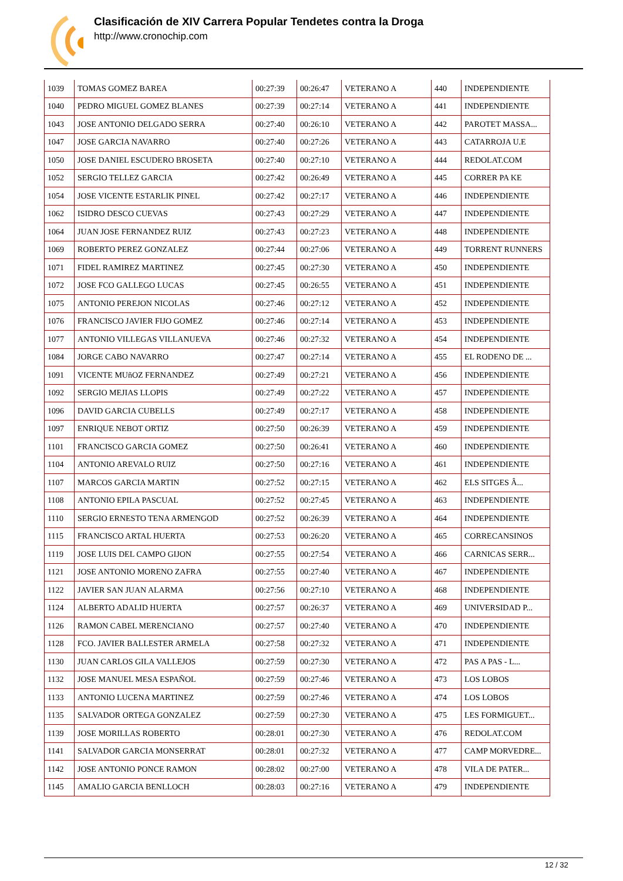Clasificación de XIV Carrera Popular Tendetes contra la Droga
http://www.cronochip.com
| 1039 | TOMAS GOMEZ BAREA | 00:27:39 | 00:26:47 | VETERANO A | 440 | INDEPENDIENTE |
| 1040 | PEDRO MIGUEL GOMEZ BLANES | 00:27:39 | 00:27:14 | VETERANO A | 441 | INDEPENDIENTE |
| 1043 | JOSE ANTONIO DELGADO SERRA | 00:27:40 | 00:26:10 | VETERANO A | 442 | PAROTET MASSA... |
| 1047 | JOSE GARCIA NAVARRO | 00:27:40 | 00:27:26 | VETERANO A | 443 | CATARROJA U.E |
| 1050 | JOSE DANIEL ESCUDERO BROSETA | 00:27:40 | 00:27:10 | VETERANO A | 444 | REDOLAT.COM |
| 1052 | SERGIO TELLEZ GARCIA | 00:27:42 | 00:26:49 | VETERANO A | 445 | CORRER PA KE |
| 1054 | JOSE VICENTE ESTARLIK PINEL | 00:27:42 | 00:27:17 | VETERANO A | 446 | INDEPENDIENTE |
| 1062 | ISIDRO DESCO CUEVAS | 00:27:43 | 00:27:29 | VETERANO A | 447 | INDEPENDIENTE |
| 1064 | JUAN JOSE FERNANDEZ RUIZ | 00:27:43 | 00:27:23 | VETERANO A | 448 | INDEPENDIENTE |
| 1069 | ROBERTO PEREZ GONZALEZ | 00:27:44 | 00:27:06 | VETERANO A | 449 | TORRENT RUNNERS |
| 1071 | FIDEL RAMIREZ MARTINEZ | 00:27:45 | 00:27:30 | VETERANO A | 450 | INDEPENDIENTE |
| 1072 | JOSE FCO GALLEGO LUCAS | 00:27:45 | 00:26:55 | VETERANO A | 451 | INDEPENDIENTE |
| 1075 | ANTONIO PEREJON NICOLAS | 00:27:46 | 00:27:12 | VETERANO A | 452 | INDEPENDIENTE |
| 1076 | FRANCISCO JAVIER FIJO GOMEZ | 00:27:46 | 00:27:14 | VETERANO A | 453 | INDEPENDIENTE |
| 1077 | ANTONIO VILLEGAS VILLANUEVA | 00:27:46 | 00:27:32 | VETERANO A | 454 | INDEPENDIENTE |
| 1084 | JORGE CABO NAVARRO | 00:27:47 | 00:27:14 | VETERANO A | 455 | EL RODENO DE ... |
| 1091 | VICENTE MUñOZ FERNANDEZ | 00:27:49 | 00:27:21 | VETERANO A | 456 | INDEPENDIENTE |
| 1092 | SERGIO MEJIAS LLOPIS | 00:27:49 | 00:27:22 | VETERANO A | 457 | INDEPENDIENTE |
| 1096 | DAVID GARCIA CUBELLS | 00:27:49 | 00:27:17 | VETERANO A | 458 | INDEPENDIENTE |
| 1097 | ENRIQUE NEBOT ORTIZ | 00:27:50 | 00:26:39 | VETERANO A | 459 | INDEPENDIENTE |
| 1101 | FRANCISCO GARCIA GOMEZ | 00:27:50 | 00:26:41 | VETERANO A | 460 | INDEPENDIENTE |
| 1104 | ANTONIO AREVALO RUIZ | 00:27:50 | 00:27:16 | VETERANO A | 461 | INDEPENDIENTE |
| 1107 | MARCOS GARCIA MARTIN | 00:27:52 | 00:27:15 | VETERANO A | 462 | ELS SITGES Â... |
| 1108 | ANTONIO EPILA PASCUAL | 00:27:52 | 00:27:45 | VETERANO A | 463 | INDEPENDIENTE |
| 1110 | SERGIO ERNESTO TENA ARMENGOD | 00:27:52 | 00:26:39 | VETERANO A | 464 | INDEPENDIENTE |
| 1115 | FRANCISCO ARTAL HUERTA | 00:27:53 | 00:26:20 | VETERANO A | 465 | CORRECANSINOS |
| 1119 | JOSE LUIS DEL CAMPO GIJON | 00:27:55 | 00:27:54 | VETERANO A | 466 | CARNICAS SERR... |
| 1121 | JOSE ANTONIO MORENO ZAFRA | 00:27:55 | 00:27:40 | VETERANO A | 467 | INDEPENDIENTE |
| 1122 | JAVIER SAN JUAN ALARMA | 00:27:56 | 00:27:10 | VETERANO A | 468 | INDEPENDIENTE |
| 1124 | ALBERTO ADALID HUERTA | 00:27:57 | 00:26:37 | VETERANO A | 469 | UNIVERSIDAD P... |
| 1126 | RAMON CABEL MERENCIANO | 00:27:57 | 00:27:40 | VETERANO A | 470 | INDEPENDIENTE |
| 1128 | FCO. JAVIER BALLESTER ARMELA | 00:27:58 | 00:27:32 | VETERANO A | 471 | INDEPENDIENTE |
| 1130 | JUAN CARLOS GILA VALLEJOS | 00:27:59 | 00:27:30 | VETERANO A | 472 | PAS A PAS - L... |
| 1132 | JOSE MANUEL MESA ESPAÑOL | 00:27:59 | 00:27:46 | VETERANO A | 473 | LOS LOBOS |
| 1133 | ANTONIO LUCENA MARTINEZ | 00:27:59 | 00:27:46 | VETERANO A | 474 | LOS LOBOS |
| 1135 | SALVADOR ORTEGA GONZALEZ | 00:27:59 | 00:27:30 | VETERANO A | 475 | LES FORMIGUET... |
| 1139 | JOSE MORILLAS ROBERTO | 00:28:01 | 00:27:30 | VETERANO A | 476 | REDOLAT.COM |
| 1141 | SALVADOR GARCIA MONSERRAT | 00:28:01 | 00:27:32 | VETERANO A | 477 | CAMP MORVEDRE... |
| 1142 | JOSE ANTONIO PONCE RAMON | 00:28:02 | 00:27:00 | VETERANO A | 478 | VILA DE PATER... |
| 1145 | AMALIO GARCIA BENLLOCH | 00:28:03 | 00:27:16 | VETERANO A | 479 | INDEPENDIENTE |
12 / 32